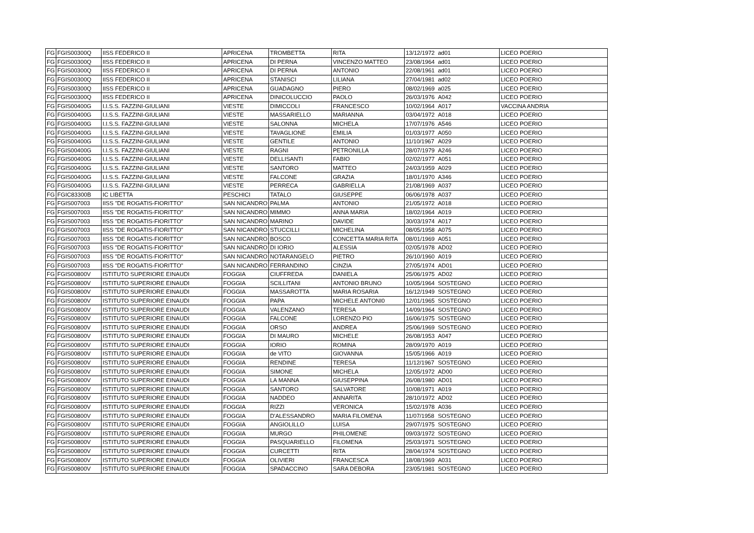| FG | FGIS00300Q | IISS FEDERICO II | APRICENA | TROMBETTA | RITA | 13/12/1972 | ad01 | LICEO POERIO |
| FG | FGIS00300Q | IISS FEDERICO II | APRICENA | DI PERNA | VINCENZO MATTEO | 23/08/1964 | ad01 | LICEO POERIO |
| FG | FGIS00300Q | IISS FEDERICO II | APRICENA | DI PERNA | ANTONIO | 22/08/1961 | ad01 | LICEO POERIO |
| FG | FGIS00300Q | IISS FEDERICO II | APRICENA | STANISCI | LILIANA | 27/04/1981 | ad02 | LICEO POERIO |
| FG | FGIS00300Q | IISS FEDERICO II | APRICENA | GUADAGNO | PIERO | 08/02/1969 | a025 | LICEO POERIO |
| FG | FGIS00300Q | IISS FEDERICO II | APRICENA | DINICOLUCCIO | PAOLO | 26/03/1976 | A042 | LICEO POERIO |
| FG | FGIS00400G | I.I.S.S. FAZZINI-GIULIANI | VIESTE | DIMICCOLI | FRANCESCO | 10/02/1964 | A017 | VACCINA ANDRIA |
| FG | FGIS00400G | I.I.S.S. FAZZINI-GIULIANI | VIESTE | MASSARIELLO | MARIANNA | 03/04/1972 | A018 | LICEO POERIO |
| FG | FGIS00400G | I.I.S.S. FAZZINI-GIULIANI | VIESTE | SALONNA | MICHELA | 17/07/1976 | A546 | LICEO POERIO |
| FG | FGIS00400G | I.I.S.S. FAZZINI-GIULIANI | VIESTE | TAVAGLIONE | EMILIA | 01/03/1977 | A050 | LICEO POERIO |
| FG | FGIS00400G | I.I.S.S. FAZZINI-GIULIANI | VIESTE | GENTILE | ANTONIO | 11/10/1967 | A029 | LICEO POERIO |
| FG | FGIS00400G | I.I.S.S. FAZZINI-GIULIANI | VIESTE | RAGNI | PETRONILLA | 28/07/1979 | A246 | LICEO POERIO |
| FG | FGIS00400G | I.I.S.S. FAZZINI-GIULIANI | VIESTE | DELLISANTI | FABIO | 02/02/1977 | A051 | LICEO POERIO |
| FG | FGIS00400G | I.I.S.S. FAZZINI-GIULIANI | VIESTE | SANTORO | MATTEO | 24/03/1959 | A029 | LICEO POERIO |
| FG | FGIS00400G | I.I.S.S. FAZZINI-GIULIANI | VIESTE | FALCONE | GRAZIA | 18/01/1970 | A346 | LICEO POERIO |
| FG | FGIS00400G | I.I.S.S. FAZZINI-GIULIANI | VIESTE | PERRECA | GABRIELLA | 21/08/1969 | A037 | LICEO POERIO |
| FG | FGIC83300B | IC LIBETTA | PESCHICI | TATALO | GIUSEPPE | 06/06/1978 | A037 | LICEO POERIO |
| FG | FGIS007003 | IISS "DE ROGATIS-FIORITTO" | SAN NICANDRO | PALMA | ANTONIO | 21/05/1972 | A018 | LICEO POERIO |
| FG | FGIS007003 | IISS "DE ROGATIS-FIORITTO" | SAN NICANDRO | MIMMO | ANNA MARIA | 18/02/1964 | A019 | LICEO POERIO |
| FG | FGIS007003 | IISS "DE ROGATIS-FIORITTO" | SAN NICANDRO | MARINO | DAVIDE | 30/03/1974 | A017 | LICEO POERIO |
| FG | FGIS007003 | IISS "DE ROGATIS-FIORITTO" | SAN NICANDRO | STUCCILLI | MICHELINA | 08/05/1958 | A075 | LICEO POERIO |
| FG | FGIS007003 | IISS "DE ROGATIS-FIORITTO" | SAN NICANDRO | BOSCO | CONCETTA MARIA RITA | 08/01/1969 | A051 | LICEO POERIO |
| FG | FGIS007003 | IISS "DE ROGATIS-FIORITTO" | SAN NICANDRO | DI IORIO | ALESSIA | 02/05/1978 | AD02 | LICEO POERIO |
| FG | FGIS007003 | IISS "DE ROGATIS-FIORITTO" | SAN NICANDRO | NOTARANGELO | PIETRO | 26/10/1960 | A019 | LICEO POERIO |
| FG | FGIS007003 | IISS "DE ROGATIS-FIORITTO" | SAN NICANDRO | FERRANDINO | CINZIA | 27/05/1974 | AD01 | LICEO POERIO |
| FG | FGIS00800V | ISTITUTO SUPERIORE EINAUDI | FOGGIA | CIUFFREDA | DANIELA | 25/06/1975 | AD02 | LICEO POERIO |
| FG | FGIS00800V | ISTITUTO SUPERIORE EINAUDI | FOGGIA | SCILLITANI | ANTONIO BRUNO | 10/05/1964 | SOSTEGNO | LICEO POERIO |
| FG | FGIS00800V | ISTITUTO SUPERIORE EINAUDI | FOGGIA | MASSAROTTA | MARIA ROSARIA | 16/12/1949 | SOSTEGNO | LICEO POERIO |
| FG | FGIS00800V | ISTITUTO SUPERIORE EINAUDI | FOGGIA | PAPA | MICHELE ANTONI0 | 12/01/1965 | SOSTEGNO | LICEO POERIO |
| FG | FGIS00800V | ISTITUTO SUPERIORE EINAUDI | FOGGIA | VALENZANO | TERESA | 14/09/1964 | SOSTEGNO | LICEO POERIO |
| FG | FGIS00800V | ISTITUTO SUPERIORE EINAUDI | FOGGIA | FALCONE | LORENZO PIO | 16/06/1975 | SOSTEGNO | LICEO POERIO |
| FG | FGIS00800V | ISTITUTO SUPERIORE EINAUDI | FOGGIA | ORSO | ANDREA | 25/06/1969 | SOSTEGNO | LICEO POERIO |
| FG | FGIS00800V | ISTITUTO SUPERIORE EINAUDI | FOGGIA | DI MAURO | MICHELE | 26/08/1953 | A047 | LICEO POERIO |
| FG | FGIS00800V | ISTITUTO SUPERIORE EINAUDI | FOGGIA | IORIO | ROMINA | 28/09/1970 | A019 | LICEO POERIO |
| FG | FGIS00800V | ISTITUTO SUPERIORE EINAUDI | FOGGIA | de VITO | GIOVANNA | 15/05/1966 | A019 | LICEO POERIO |
| FG | FGIS00800V | ISTITUTO SUPERIORE EINAUDI | FOGGIA | RENDINE | TERESA | 11/12/1967 | SOSTEGNO | LICEO POERIO |
| FG | FGIS00800V | ISTITUTO SUPERIORE EINAUDI | FOGGIA | SIMONE | MICHELA | 12/05/1972 | AD00 | LICEO POERIO |
| FG | FGIS00800V | ISTITUTO SUPERIORE EINAUDI | FOGGIA | LA MANNA | GIUSEPPINA | 26/08/1980 | AD01 | LICEO POERIO |
| FG | FGIS00800V | ISTITUTO SUPERIORE EINAUDI | FOGGIA | SANTORO | SALVATORE | 10/08/1971 | A019 | LICEO POERIO |
| FG | FGIS00800V | ISTITUTO SUPERIORE EINAUDI | FOGGIA | NADDEO | ANNARITA | 28/10/1972 | AD02 | LICEO POERIO |
| FG | FGIS00800V | ISTITUTO SUPERIORE EINAUDI | FOGGIA | RIZZI | VERONICA | 15/02/1978 | A036 | LICEO POERIO |
| FG | FGIS00800V | ISTITUTO SUPERIORE EINAUDI | FOGGIA | D'ALESSANDRO | MARIA FILOMENA | 11/07/1958 | SOSTEGNO | LICEO POERIO |
| FG | FGIS00800V | ISTITUTO SUPERIORE EINAUDI | FOGGIA | ANGIOLILLO | LUISA | 29/07/1975 | SOSTEGNO | LICEO POERIO |
| FG | FGIS00800V | ISTITUTO SUPERIORE EINAUDI | FOGGIA | MURGO | PHILOMENE | 09/03/1972 | SOSTEGNO | LICEO POERIO |
| FG | FGIS00800V | ISTITUTO SUPERIORE EINAUDI | FOGGIA | PASQUARIELLO | FILOMENA | 25/03/1971 | SOSTEGNO | LICEO POERIO |
| FG | FGIS00800V | ISTITUTO SUPERIORE EINAUDI | FOGGIA | CURCETTI | RITA | 28/04/1974 | SOSTEGNO | LICEO POERIO |
| FG | FGIS00800V | ISTITUTO SUPERIORE EINAUDI | FOGGIA | OLIVIERI | FRANCESCA | 18/08/1969 | A031 | LICEO POERIO |
| FG | FGIS00800V | ISTITUTO SUPERIORE EINAUDI | FOGGIA | SPADACCINO | SARA DEBORA | 23/05/1981 | SOSTEGNO | LICEO POERIO |